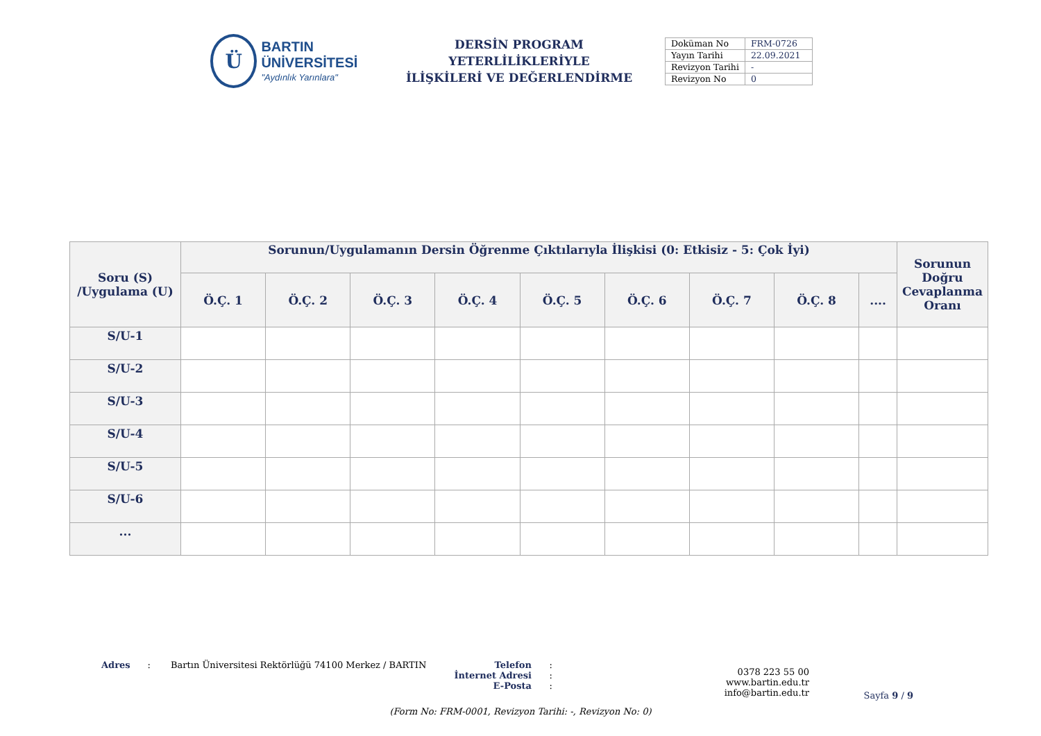Ü
BARTIN ÜNİVERSİTESİ
"Aydınlık Yarınlara"
DERSİN PROGRAM YETERLİLİKLERİYLE
İLİŞKİLERİ VE DEĞERLENDİRME
| Doküman No | FRM-0726 |
| Yayın Tarihi | 22.09.2021 |
| Revizyon Tarihi | - |
| Revizyon No | 0 |
| Soru (S) /Uygulama (U) | Sorunun/Uygulamanın Dersin Öğrenme Çıktılarıyla İlişkisi (0: Etkisiz - 5: Çok İyi) | | | | | | | | | Sorunun Doğru Cevaplanma Oranı |
| --- | --- | --- | --- | --- | --- | --- | --- | --- | --- | --- |
| | Ö.Ç. 1 | Ö.Ç. 2 | Ö.Ç. 3 | Ö.Ç. 4 | Ö.Ç. 5 | Ö.Ç. 6 | Ö.Ç. 7 | Ö.Ç. 8 | .... | |
| S/U-1 | | | | | | | | | | |
| S/U-2 | | | | | | | | | | |
| S/U-3 | | | | | | | | | | |
| S/U-4 | | | | | | | | | | |
| S/U-5 | | | | | | | | | | |
| S/U-6 | | | | | | | | | | |
| ... | | | | | | | | | | |
Adres : Bartın Üniversitesi Rektörlüğü 74100 Merkez / BARTIN
Telefon
İnternet Adresi
E-Posta
:
:
:
0378 223 55 00
www.bartin.edu.tr
info@bartin.edu.tr
Sayfa 9 / 9
(Form No: FRM-0001, Revizyon Tarihi: -, Revizyon No: 0)